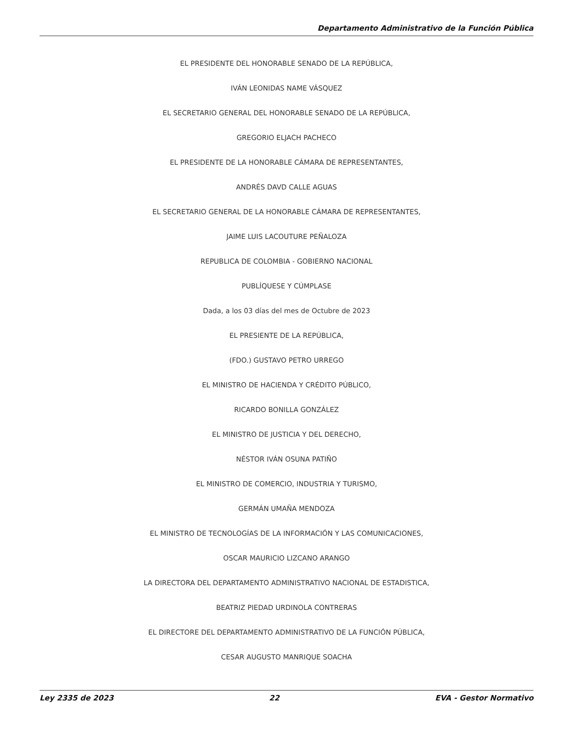Departamento Administrativo de la Función Pública
EL PRESIDENTE DEL HONORABLE SENADO DE LA REPÚBLICA,
IVÁN LEONIDAS NAME VÁSQUEZ
EL SECRETARIO GENERAL DEL HONORABLE SENADO DE LA REPÚBLICA,
GREGORIO ELJACH PACHECO
EL PRESIDENTE DE LA HONORABLE CÁMARA DE REPRESENTANTES,
ANDRÉS DAVD CALLE AGUAS
EL SECRETARIO GENERAL DE LA HONORABLE CÁMARA DE REPRESENTANTES,
JAIME LUIS LACOUTURE PEÑALOZA
REPUBLICA DE COLOMBIA - GOBIERNO NACIONAL
PUBLÍQUESE Y CÚMPLASE
Dada, a los 03 días del mes de Octubre de 2023
EL PRESIENTE DE LA REPÚBLICA,
(FDO.) GUSTAVO PETRO URREGO
EL MINISTRO DE HACIENDA Y CRÉDITO PÚBLICO,
RICARDO BONILLA GONZÁLEZ
EL MINISTRO DE JUSTICIA Y DEL DERECHO,
NÉSTOR IVÁN OSUNA PATIÑO
EL MINISTRO DE COMERCIO, INDUSTRIA Y TURISMO,
GERMÁN UMAÑA MENDOZA
EL MINISTRO DE TECNOLOGÍAS DE LA INFORMACIÓN Y LAS COMUNICACIONES,
OSCAR MAURICIO LIZCANO ARANGO
LA DIRECTORA DEL DEPARTAMENTO ADMINISTRATIVO NACIONAL DE ESTADISTICA,
BEATRIZ PIEDAD URDINOLA CONTRERAS
EL DIRECTORE DEL DEPARTAMENTO ADMINISTRATIVO DE LA FUNCIÓN PÚBLICA,
CESAR AUGUSTO MANRIQUE SOACHA
Ley 2335 de 2023 22 EVA - Gestor Normativo